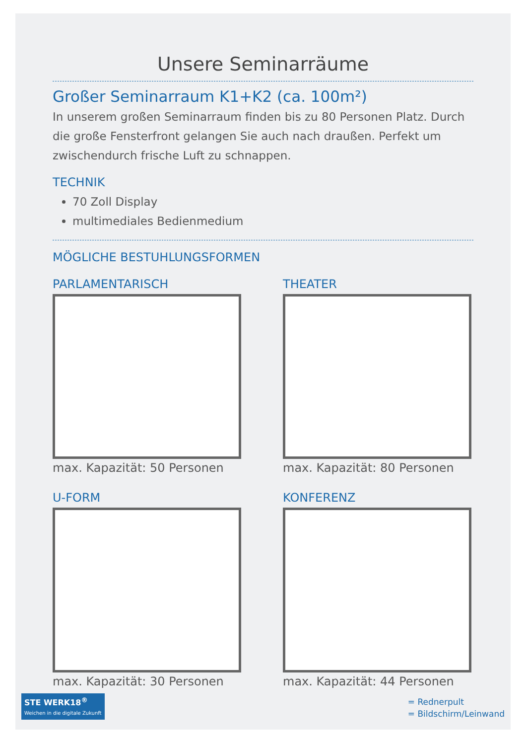Unsere Seminarräume
Großer Seminarraum K1+K2 (ca. 100m²)
In unserem großen Seminarraum finden bis zu 80 Personen Platz. Durch die große Fensterfront gelangen Sie auch nach draußen. Perfekt um zwischendurch frische Luft zu schnappen.
TECHNIK
70 Zoll Display
multimediales Bedienmedium
MÖGLICHE BESTUHLUNGSFORMEN
PARLAMENTARISCH
max. Kapazität: 50 Personen
THEATER
max. Kapazität: 80 Personen
U-FORM
max. Kapazität: 30 Personen
KONFERENZ
max. Kapazität: 44 Personen
STE WERK18<sup>®</sup>
Weichen in die digitale Zukunft
= Rednerpult
= Bildschirm/Leinwand